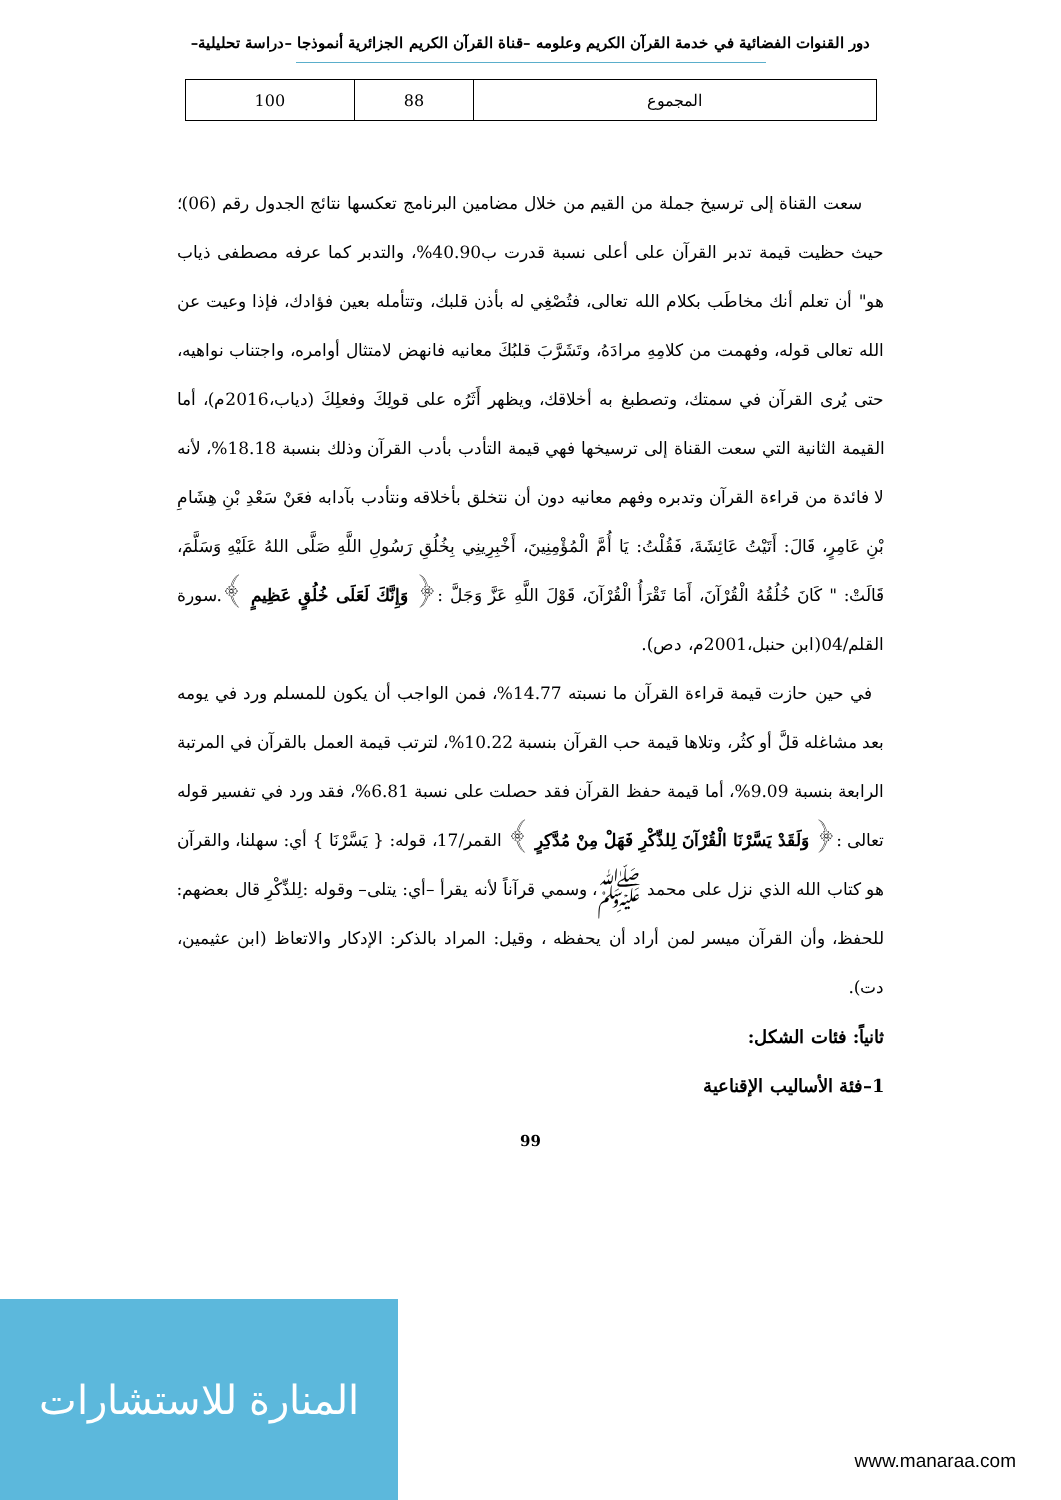دور القنوات الفضائية في خدمة القرآن الكريم وعلومه –قناة القرآن الكريم الجزائرية أنموذجا –دراسة تحليلية–
| المجموع | 88 | 100 |
سعت القناة إلى ترسيخ جملة من القيم من خلال مضامين البرنامج تعكسها نتائج الجدول رقم (06)؛ حيث حظيت قيمة تدبر القرآن على أعلى نسبة قدرت ب40.90%، والتدبر كما عرفه مصطفى ذياب هو" أن تعلم أنك مخاطَب بكلام الله تعالى، فتُصْغِي له بأذن قلبك، وتتأمله بعين فؤادك، فإذا وعيت عن الله تعالى قوله، وفهمت من كلامِهِ مرادَهُ، وتَشَرَّبَ قلبُكَ معانيه فانهض لامتثال أوامره، واجتناب نواهيه، حتى يُرى القرآن في سمتك، وتصطبغ به أخلاقك، ويظهر أَثَرُه على قولِكَ وفعلِكَ (دياب،2016م)، أما القيمة الثانية التي سعت القناة إلى ترسيخها فهي قيمة التأدب بأدب القرآن وذلك بنسبة 18.18%، لأنه لا فائدة من قراءة القرآن وتدبره وفهم معانيه دون أن نتخلق بأخلاقه ونتأدب بآدابه فعَنْ سَعْدِ بْنِ هِشَامِ بْنِ عَامِرٍ، قَالَ: أَتَيْتُ عَائِشَةَ، فَقُلْتُ: يَا أُمَّ الْمُؤْمِنِينَ، أَخْبِرِينِي بِخُلُقِ رَسُولِ اللَّهِ صَلَّى اللهُ عَلَيْهِ وَسَلَّمَ، قَالَتْ: " كَانَ خُلُقُهُ الْقُرْآنَ، أَمَا تَقْرَأُ الْقُرْآنَ، قَوْلَ اللَّهِ عَزَّ وَجَلَّ :﴿ وَإِنَّكَ لَعَلَى خُلُقٍ عَظِيمٍ ﴾.سورة القلم/04(ابن حنبل،2001م، دص).
في حين حازت قيمة قراءة القرآن ما نسبته 14.77%، فمن الواجب أن يكون للمسلم ورد في يومه بعد مشاغله قلَّ أو كثُر، وتلاها قيمة حب القرآن بنسبة 10.22%، لترتب قيمة العمل بالقرآن في المرتبة الرابعة بنسبة 9.09%، أما قيمة حفظ القرآن فقد حصلت على نسبة 6.81%، فقد ورد في تفسير قوله تعالى :﴿ وَلَقَدْ يَسَّرْنَا الْقُرْآنَ لِلذِّكْرِ فَهَلْ مِنْ مُدَّكِرٍ ﴾ القمر/17، قوله: { يَسَّرْنَا } أي: سهلنا، والقرآن هو كتاب الله الذي نزل على محمد ﷺ، وسمي قرآناً لأنه يقرأ –أي: يتلى– وقوله :لِلذِّكْرِ قال بعضهم: للحفظ، وأن القرآن ميسر لمن أراد أن يحفظه ، وقيل: المراد بالذكر: الإدكار والاتعاظ (ابن عثيمين، دت).
ثانياً: فئات الشكل:
1–فئة الأساليب الإقناعية
99
المنارة للاستشارات
www.manaraa.com